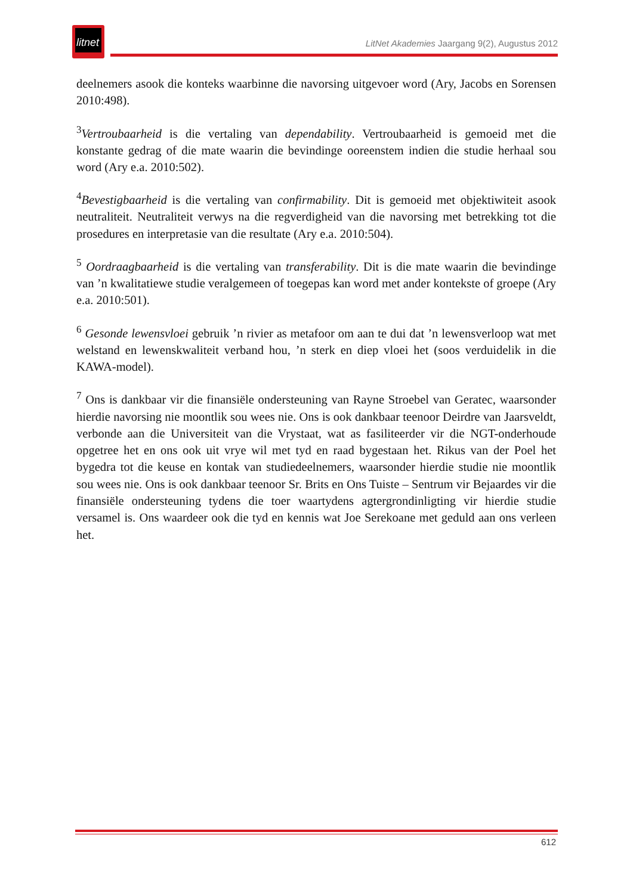litnet
LitNet Akademies Jaargang 9(2), Augustus 2012
deelnemers asook die konteks waarbinne die navorsing uitgevoer word (Ary, Jacobs en Sorensen 2010:498).
<sup>3</sup> Vertroubaarheid is die vertaling van dependability. Vertroubaarheid is gemoeid met die konstante gedrag of die mate waarin die bevindinge ooreenstem indien die studie herhaal sou word (Ary e.a. 2010:502).
<sup>4</sup> Bevestigbaarheid is die vertaling van confirmability. Dit is gemoeid met objektiwiteit asook neutraliteit. Neutraliteit verwys na die regverdigheid van die navorsing met betrekking tot die prosedures en interpretasie van die resultate (Ary e.a. 2010:504).
<sup>5</sup> Oordraagbaarheid is die vertaling van transferability. Dit is die mate waarin die bevindinge van ’n kwalitatiewe studie veralgemeen of toegepas kan word met ander kontekste of groepe (Ary e.a. 2010:501).
<sup>6</sup> Gesonde lewensvloei gebruik ’n rivier as metafoor om aan te dui dat ’n lewensverloop wat met welstand en lewenskwaliteit verband hou, ’n sterk en diep vloei het (soos verduidelik in die KAWA-model).
<sup>7</sup> Ons is dankbaar vir die finansiële ondersteuning van Rayne Stroebel van Geratec, waarsonder hierdie navorsing nie moontlik sou wees nie. Ons is ook dankbaar teenoor Deirdre van Jaarsveldt, verbonde aan die Universiteit van die Vrystaat, wat as fasiliteerder vir die NGT-onderhoude opgetree het en ons ook uit vrye wil met tyd en raad bygestaan het. Rikus van der Poel het bygedra tot die keuse en kontak van studiedeelnemers, waarsonder hierdie studie nie moontlik sou wees nie. Ons is ook dankbaar teenoor Sr. Brits en Ons Tuiste – Sentrum vir Bejaardes vir die finansiële ondersteuning tydens die toer waartydens agtergrondinligting vir hierdie studie versamel is. Ons waardeer ook die tyd en kennis wat Joe Serekoane met geduld aan ons verleen het.
612